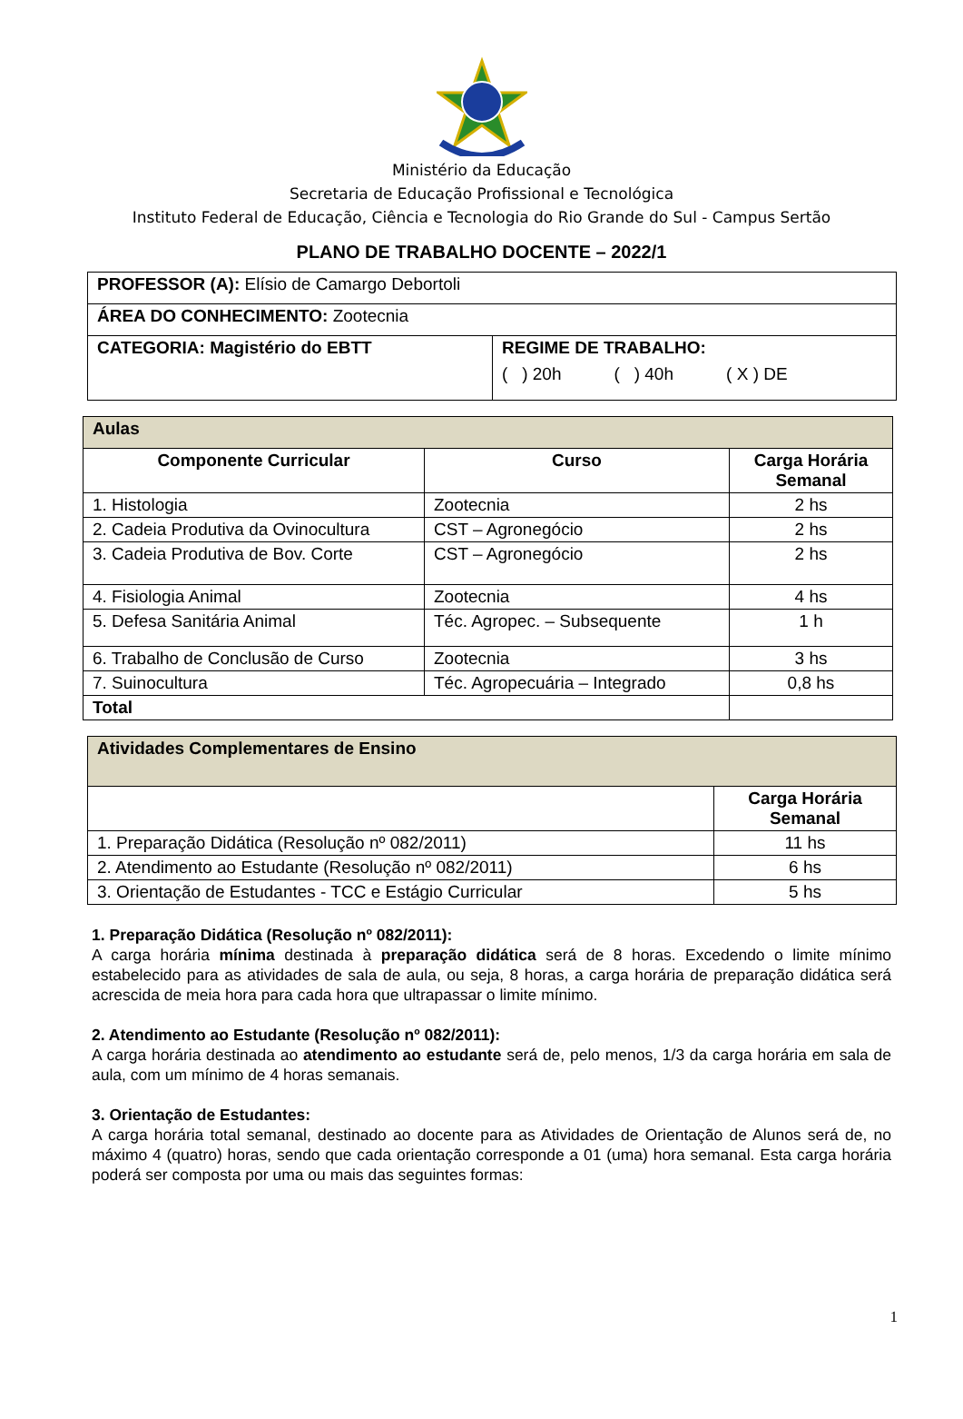Ministério da Educação
Secretaria de Educação Profissional e Tecnológica
Instituto Federal de Educação, Ciência e Tecnologia do Rio Grande do Sul - Campus Sertão
PLANO DE TRABALHO DOCENTE – 2022/1
| PROFESSOR (A): Elísio de Camargo Debortoli | |
| ÁREA DO CONHECIMENTO: Zootecnia | |
| CATEGORIA: Magistério do EBTT | REGIME DE TRABALHO: ( ) 20h ( ) 40h ( X ) DE |
| Aulas | | |
| Componente Curricular | Curso | Carga Horária Semanal |
| 1. Histologia | Zootecnia | 2 hs |
| 2. Cadeia Produtiva da Ovinocultura | CST – Agronegócio | 2 hs |
| 3. Cadeia Produtiva de Bov. Corte | CST – Agronegócio | 2 hs |
| 4. Fisiologia Animal | Zootecnia | 4 hs |
| 5. Defesa Sanitária Animal | Téc. Agropec. – Subsequente | 1 h |
| 6. Trabalho de Conclusão de Curso | Zootecnia | 3 hs |
| 7. Suinocultura | Téc. Agropecuária – Integrado | 0,8 hs |
| Total | | |
| Atividades Complementares de Ensino | |
| | Carga Horária Semanal |
| 1. Preparação Didática (Resolução nº 082/2011) | 11 hs |
| 2. Atendimento ao Estudante (Resolução nº 082/2011) | 6 hs |
| 3. Orientação de Estudantes - TCC e Estágio Curricular | 5 hs |
1. Preparação Didática (Resolução nº 082/2011):
A carga horária mínima destinada à preparação didática será de 8 horas. Excedendo o limite mínimo estabelecido para as atividades de sala de aula, ou seja, 8 horas, a carga horária de preparação didática será acrescida de meia hora para cada hora que ultrapassar o limite mínimo.
2. Atendimento ao Estudante (Resolução nº 082/2011):
A carga horária destinada ao atendimento ao estudante será de, pelo menos, 1/3 da carga horária em sala de aula, com um mínimo de 4 horas semanais.
3. Orientação de Estudantes:
A carga horária total semanal, destinado ao docente para as Atividades de Orientação de Alunos será de, no máximo 4 (quatro) horas, sendo que cada orientação corresponde a 01 (uma) hora semanal. Esta carga horária poderá ser composta por uma ou mais das seguintes formas:
1